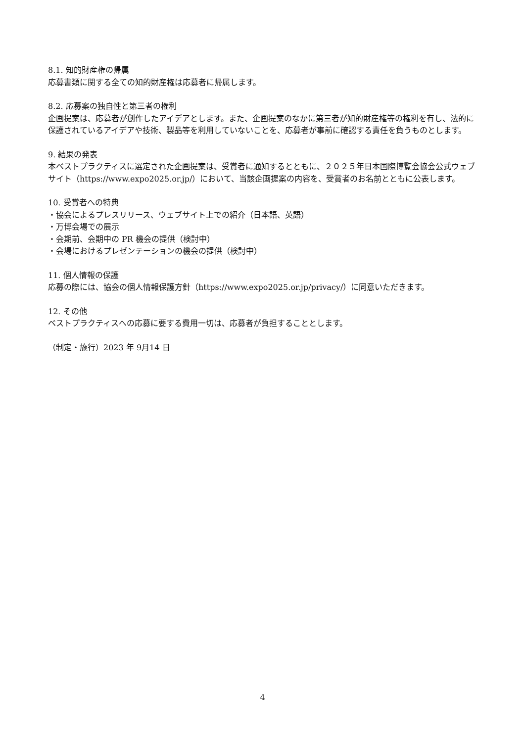8.1. 知的財産権の帰属
応募書類に関する全ての知的財産権は応募者に帰属します。
8.2. 応募案の独自性と第三者の権利
企画提案は、応募者が創作したアイデアとします。また、企画提案のなかに第三者が知的財産権等の権利を有し、法的に保護されているアイデアや技術、製品等を利用していないことを、応募者が事前に確認する責任を負うものとします。
9. 結果の発表
本ベストプラクティスに選定された企画提案は、受賞者に通知するとともに、２０２５年日本国際博覧会協会公式ウェブサイト（https://www.expo2025.or.jp/）において、当該企画提案の内容を、受賞者のお名前とともに公表します。
10. 受賞者への特典
・協会によるプレスリリース、ウェブサイト上での紹介（日本語、英語）
・万博会場での展示
・会期前、会期中の PR 機会の提供（検討中）
・会場におけるプレゼンテーションの機会の提供（検討中）
11. 個人情報の保護
応募の際には、協会の個人情報保護方針（https://www.expo2025.or.jp/privacy/）に同意いただきます。
12. その他
ベストプラクティスへの応募に要する費用一切は、応募者が負担することとします。
（制定・施行）2023 年 9月14 日
4